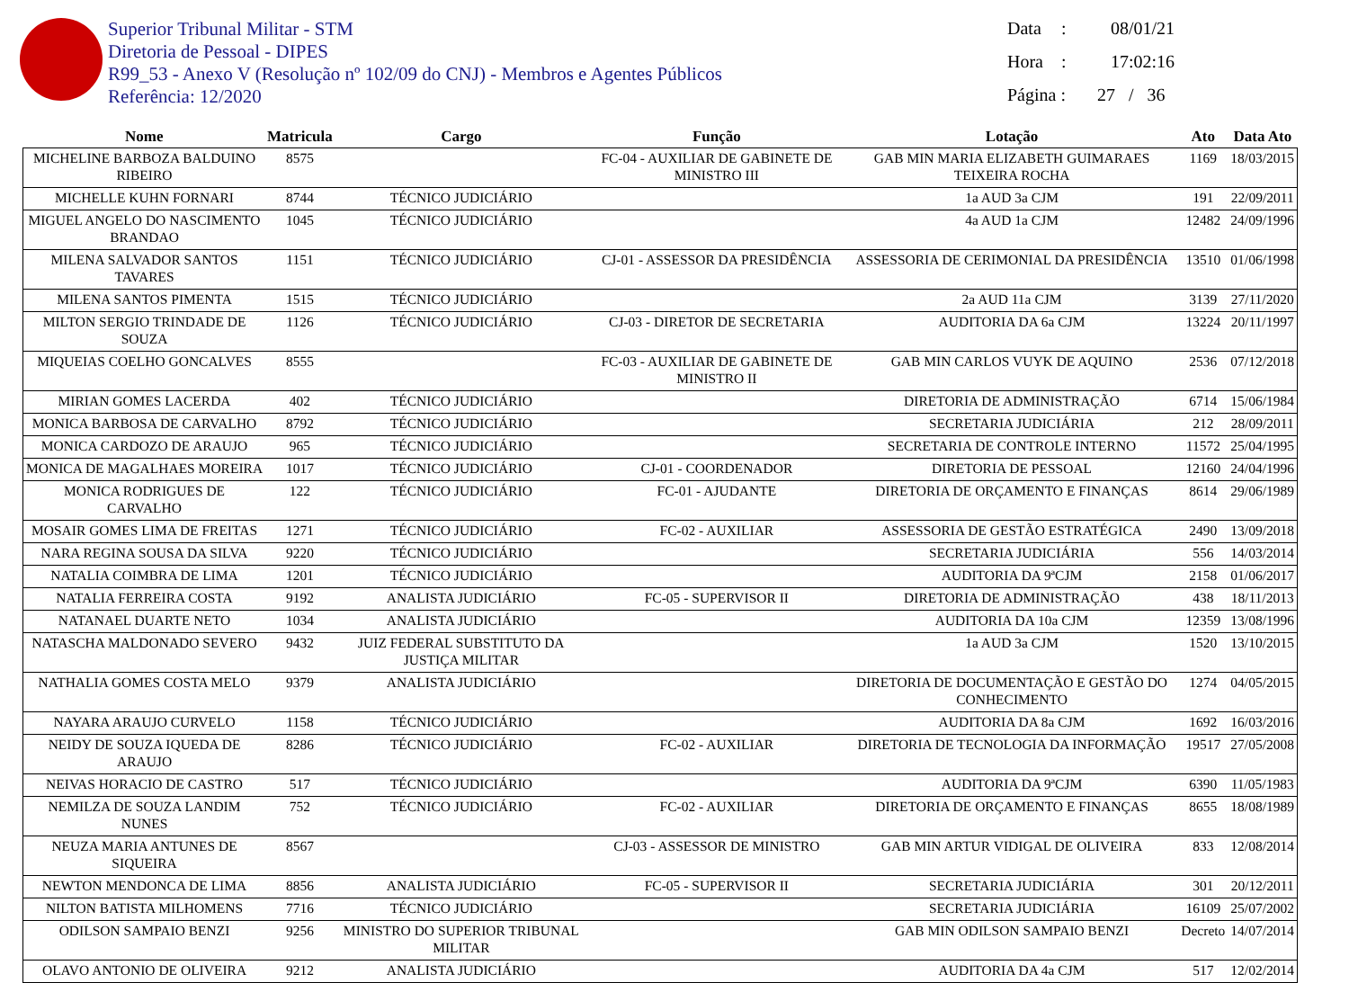Superior Tribunal Militar - STM
Diretoria de Pessoal - DIPES
R99_53 - Anexo V (Resolução nº 102/09 do CNJ) - Membros e Agentes Públicos
Referência: 12/2020
Data: 08/01/21
Hora: 17:02:16
Página : 27 / 36
| Nome | Matricula | Cargo | Função | Lotação | Ato | Data Ato |
| --- | --- | --- | --- | --- | --- | --- |
| MICHELINE BARBOZA BALDUINO RIBEIRO | 8575 | | FC-04 - AUXILIAR DE GABINETE DE MINISTRO III | GAB MIN MARIA ELIZABETH GUIMARAES TEIXEIRA ROCHA | 1169 | 18/03/2015 |
| MICHELLE KUHN FORNARI | 8744 | TÉCNICO JUDICIÁRIO | | 1a AUD 3a CJM | 191 | 22/09/2011 |
| MIGUEL ANGELO DO NASCIMENTO BRANDAO | 1045 | TÉCNICO JUDICIÁRIO | | 4a AUD 1a CJM | 12482 | 24/09/1996 |
| MILENA SALVADOR SANTOS TAVARES | 1151 | TÉCNICO JUDICIÁRIO | CJ-01 - ASSESSOR DA PRESIDÊNCIA | ASSESSORIA DE CERIMONIAL DA PRESIDÊNCIA | 13510 | 01/06/1998 |
| MILENA SANTOS PIMENTA | 1515 | TÉCNICO JUDICIÁRIO | | 2a AUD 11a CJM | 3139 | 27/11/2020 |
| MILTON SERGIO TRINDADE DE SOUZA | 1126 | TÉCNICO JUDICIÁRIO | CJ-03 - DIRETOR DE SECRETARIA | AUDITORIA DA 6a CJM | 13224 | 20/11/1997 |
| MIQUEIAS COELHO GONCALVES | 8555 | | FC-03 - AUXILIAR DE GABINETE DE MINISTRO II | GAB MIN CARLOS VUYK DE AQUINO | 2536 | 07/12/2018 |
| MIRIAN GOMES LACERDA | 402 | TÉCNICO JUDICIÁRIO | | DIRETORIA DE ADMINISTRAÇÃO | 6714 | 15/06/1984 |
| MONICA BARBOSA DE CARVALHO | 8792 | TÉCNICO JUDICIÁRIO | | SECRETARIA JUDICIÁRIA | 212 | 28/09/2011 |
| MONICA CARDOZO DE ARAUJO | 965 | TÉCNICO JUDICIÁRIO | | SECRETARIA DE CONTROLE INTERNO | 11572 | 25/04/1995 |
| MONICA DE MAGALHAES MOREIRA | 1017 | TÉCNICO JUDICIÁRIO | CJ-01 - COORDENADOR | DIRETORIA DE PESSOAL | 12160 | 24/04/1996 |
| MONICA RODRIGUES DE CARVALHO | 122 | TÉCNICO JUDICIÁRIO | FC-01 - AJUDANTE | DIRETORIA DE ORÇAMENTO E FINANÇAS | 8614 | 29/06/1989 |
| MOSAIR GOMES LIMA DE FREITAS | 1271 | TÉCNICO JUDICIÁRIO | FC-02 - AUXILIAR | ASSESSORIA DE GESTÃO ESTRATÉGICA | 2490 | 13/09/2018 |
| NARA REGINA SOUSA DA SILVA | 9220 | TÉCNICO JUDICIÁRIO | | SECRETARIA JUDICIÁRIA | 556 | 14/03/2014 |
| NATALIA COIMBRA DE LIMA | 1201 | TÉCNICO JUDICIÁRIO | | AUDITORIA DA 9ªCJM | 2158 | 01/06/2017 |
| NATALIA FERREIRA COSTA | 9192 | ANALISTA JUDICIÁRIO | FC-05 - SUPERVISOR II | DIRETORIA DE ADMINISTRAÇÃO | 438 | 18/11/2013 |
| NATANAEL DUARTE NETO | 1034 | ANALISTA JUDICIÁRIO | | AUDITORIA DA 10a CJM | 12359 | 13/08/1996 |
| NATASCHA MALDONADO SEVERO | 9432 | JUIZ FEDERAL SUBSTITUTO DA JUSTIÇA MILITAR | | 1a AUD 3a CJM | 1520 | 13/10/2015 |
| NATHALIA GOMES COSTA MELO | 9379 | ANALISTA JUDICIÁRIO | | DIRETORIA DE DOCUMENTAÇÃO E GESTÃO DO CONHECIMENTO | 1274 | 04/05/2015 |
| NAYARA ARAUJO CURVELO | 1158 | TÉCNICO JUDICIÁRIO | | AUDITORIA DA 8a CJM | 1692 | 16/03/2016 |
| NEIDY DE SOUZA IQUEDA DE ARAUJO | 8286 | TÉCNICO JUDICIÁRIO | FC-02 - AUXILIAR | DIRETORIA DE TECNOLOGIA DA INFORMAÇÃO | 19517 | 27/05/2008 |
| NEIVAS HORACIO DE CASTRO | 517 | TÉCNICO JUDICIÁRIO | | AUDITORIA DA 9ªCJM | 6390 | 11/05/1983 |
| NEMILZA DE SOUZA LANDIM NUNES | 752 | TÉCNICO JUDICIÁRIO | FC-02 - AUXILIAR | DIRETORIA DE ORÇAMENTO E FINANÇAS | 8655 | 18/08/1989 |
| NEUZA MARIA ANTUNES DE SIQUEIRA | 8567 | | CJ-03 - ASSESSOR DE MINISTRO | GAB MIN ARTUR VIDIGAL DE OLIVEIRA | 833 | 12/08/2014 |
| NEWTON MENDONCA DE LIMA | 8856 | ANALISTA JUDICIÁRIO | FC-05 - SUPERVISOR II | SECRETARIA JUDICIÁRIA | 301 | 20/12/2011 |
| NILTON BATISTA MILHOMENS | 7716 | TÉCNICO JUDICIÁRIO | | SECRETARIA JUDICIÁRIA | 16109 | 25/07/2002 |
| ODILSON SAMPAIO BENZI | 9256 | MINISTRO DO SUPERIOR TRIBUNAL MILITAR | | GAB MIN ODILSON SAMPAIO BENZI | Decreto | 14/07/2014 |
| OLAVO ANTONIO DE OLIVEIRA | 9212 | ANALISTA JUDICIÁRIO | | AUDITORIA DA 4a CJM | 517 | 12/02/2014 |